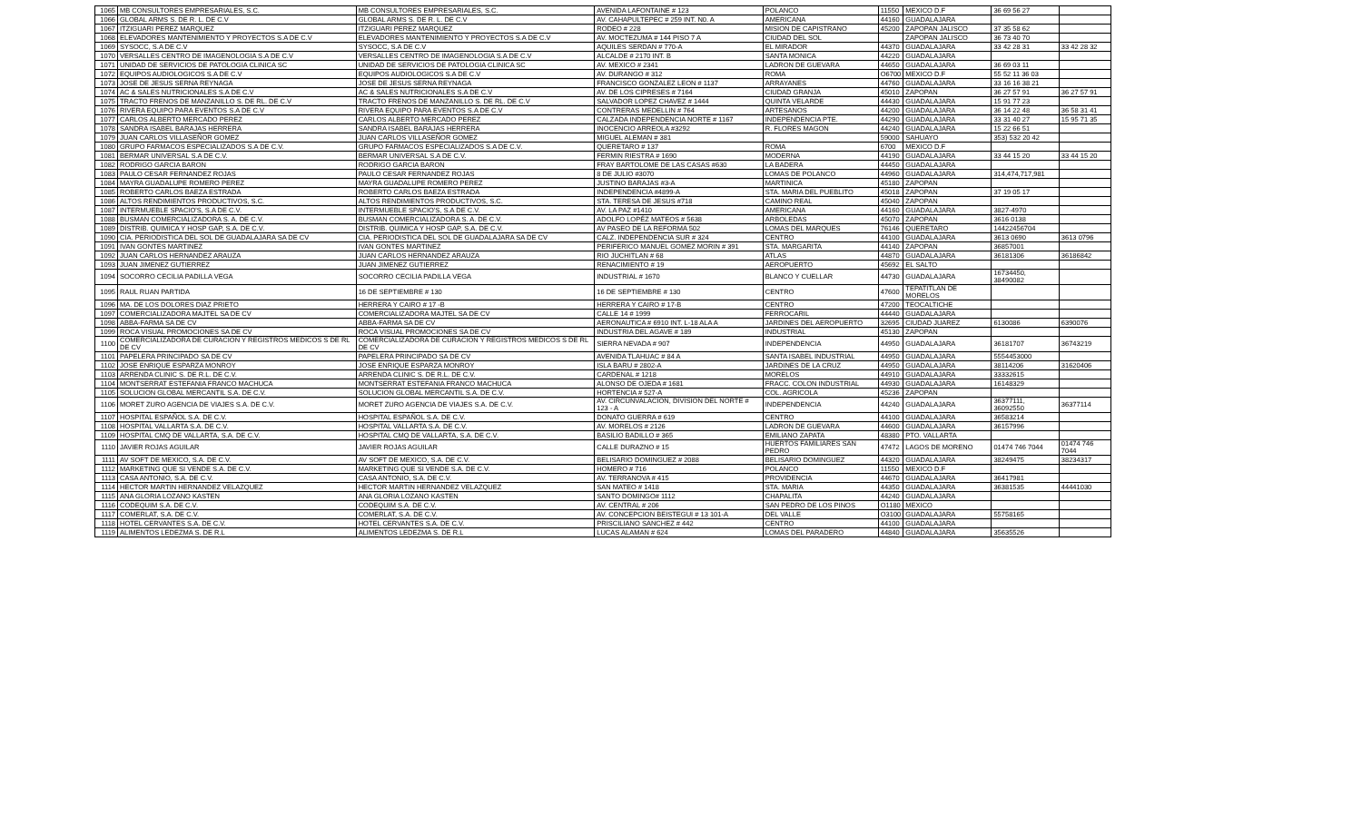| 1065 | MB CONSULTORES EMPRESARIALES, S.C. | MB CONSULTORES EMPRESARIALES, S.C. | AVENIDA LAFONTAINE # 123 | POLANCO | 11550 | MEXICO D.F | 36 69 56 27 | |
| 1066 | GLOBAL ARMS S. DE R. L. DE C.V | GLOBAL ARMS S. DE R. L. DE C.V | AV. CAHAPULTEPEC # 259 INT. N0. A | AMERICANA | 44160 | GUADALAJARA | | |
| 1067 | ITZIGUARI PEREZ MARQUEZ | ITZIGUARI PEREZ MARQUEZ | RODEO # 228 | MISION DE CAPISTRANO | 45200 | ZAPOPAN JALISCO | 37 35 58 62 | |
| 1068 | ELEVADORES MANTENIMIENTO Y PROYECTOS S.A DE C.V | ELEVADORES MANTENIMIENTO Y PROYECTOS S.A DE C.V | AV. MOCTEZUMA # 144 PISO 7 A | CIUDAD DEL SOL | | ZAPOPAN JALISCO | 36 73 40 70 | |
| 1069 | SYSOCC, S.A DE C.V | SYSOCC, S.A DE C.V | AQUILES SERDAN # 770-A | EL MIRADOR | 44370 | GUADALAJARA | 33 42 28 31 | 33 42 28 32 |
| 1070 | VERSALLES CENTRO DE IMAGENOLOGIA S.A DE C.V | VERSALLES CENTRO DE IMAGENOLOGIA S.A DE C.V | ALCALDE # 2170 INT. B | SANTA MONICA | 44220 | GUADALAJARA | | |
| 1071 | UNIDAD DE SERVICIOS DE PATOLOGIA CLINICA SC | UNIDAD DE SERVICIOS DE PATOLOGIA CLINICA SC | AV. MEXICO # 2341 | LADRON DE GUEVARA | 44650 | GUADALAJARA | 36 69 03 11 | |
| 1072 | EQUIPOS AUDIOLOGICOS S.A DE C.V | EQUIPOS AUDIOLOGICOS S.A DE C.V | AV. DURANGO # 312 | ROMA | O6700 | MEXICO D.F | 55 52 11 36 03 | |
| 1073 | JOSE DE JESUS SERNA REYNAGA | JOSE DE JESUS SERNA REYNAGA | FRANCISCO GONZALEZ LEON # 1137 | ARRAYANES | 44760 | GUADALAJARA | 33 16 16 38 21 | |
| 1074 | AC & SALES NUTRICIONALES S.A DE C.V | AC & SALES NUTRICIONALES S.A DE C.V | AV. DE LOS CIPRESES # 7164 | CIUDAD GRANJA | 45010 | ZAPOPAN | 36 27 57 91 | 36 27 57 91 |
| 1075 | TRACTO FRENOS DE MANZANILLO S. DE RL. DE C.V | TRACTO FRENOS DE MANZANILLO S. DE RL. DE C.V | SALVADOR LOPEZ CHAVEZ # 1444 | QUINTA VELARDE | 44430 | GUADALAJARA | 15 91 77 23 | |
| 1076 | RIVERA EQUIPO PARA EVENTOS S.A DE C.V | RIVERA EQUIPO PARA EVENTOS S.A DE C.V | CONTRERAS MEDELLIN # 764 | ARTESANOS | 44200 | GUADALAJARA | 36 14 22 48 | 36 58 31 41 |
| 1077 | CARLOS ALBERTO MERCADO PEREZ | CARLOS ALBERTO MERCADO PEREZ | CALZADA INDEPENDENCIA NORTE # 1167 | INDEPENDENCIA PTE. | 44290 | GUADALAJARA | 33 31 40 27 | 15 95 71 35 |
| 1078 | SANDRA ISABEL BARAJAS HERRERA | SANDRA ISABEL BARAJAS HERRERA | INOCENCIO ARREOLA #3292 | R. FLORES MAGON | 44240 | GUADALAJARA | 15 22 66 51 | |
| 1079 | JUAN CARLOS VILLASEÑOR GOMEZ | JUAN CARLOS VILLASEÑOR GOMEZ | MIGUEL ALEMAN # 381 | | 59000 | SAHUAYO | 353) 532 20 42 | |
| 1080 | GRUPO FARMACOS ESPECIALIZADOS S.A DE C.V. | GRUPO FARMACOS ESPECIALIZADOS S.A DE C.V. | QUERETARO # 137 | ROMA | 6700 | MEXICO D.F | | |
| 1081 | BERMAR UNIVERSAL S.A DE C.V. | BERMAR UNIVERSAL S.A DE C.V. | FERMIN RIESTRA # 1690 | MODERNA | 44190 | GUADALAJARA | 33 44 15 20 | 33 44 15 20 |
| 1082 | RODRIGO GARCIA BARON | RODRIGO GARCIA BARON | FRAY BARTOLOME DE LAS CASAS #630 | LA BADERA | 44450 | GUADALAJARA | | |
| 1083 | PAULO CESAR FERNANDEZ ROJAS | PAULO CESAR FERNANDEZ ROJAS | 8 DE JULIO #3070 | LOMAS DE POLANCO | 44960 | GUADALAJARA | 314,474,717,981 | |
| 1084 | MAYRA GUADALUPE ROMERO PEREZ | MAYRA GUADALUPE ROMERO PEREZ | JUSTINO BARAJAS #3-A | MARTINICA | 45180 | ZAPOPAN | | |
| 1085 | ROBERTO CARLOS BAEZA ESTRADA | ROBERTO CARLOS BAEZA ESTRADA | INDEPENDENCIA #4899-A | STA. MARIA DEL PUEBLITO | 45018 | ZAPOPAN | 37 19 05 17 | |
| 1086 | ALTOS RENDIMIENTOS PRODUCTIVOS, S.C. | ALTOS RENDIMIENTOS PRODUCTIVOS, S.C. | STA. TERESA DE JESUS #718 | CAMINO REAL | 45040 | ZAPOPAN | | |
| 1087 | INTERMUEBLE SPACIO'S, S.A DE C.V. | INTERMUEBLE SPACIO'S, S.A DE C.V. | AV. LA PAZ #1410 | AMERICANA | 44160 | GUADALAJARA | 3827-4970 | |
| 1088 | BUSMAN COMERCIALIZADORA S. A. DE C.V. | BUSMAN COMERCIALIZADORA S. A. DE C.V. | ADOLFO LOPÉZ MATEOS # 5638 | ARBOLEDAS | 45070 | ZAPOPAN | 3616 0138 | |
| 1089 | DISTRIB. QUIMICA Y HOSP GAP, S.A. DE C.V. | DISTRIB. QUIMICA Y HOSP GAP, S.A. DE C.V. | AV PASEO DE LA REFORMA 502 | LOMAS DEL MARQUES | 76146 | QUERETARO | 14422456704 | |
| 1090 | CIA. PERIODISTICA DEL SOL DE GUADALAJARA SA DE CV | CIA. PERIODISTICA DEL SOL DE GUADALAJARA SA DE CV | CALZ. INDEPENDENCIA SUR # 324 | CENTRO | 44100 | GUADALAJARA | 3613 0690 | 3613 0796 |
| 1091 | IVAN GONTES MARTINEZ | IVAN GONTES MARTINEZ | PERIFERICO MANUEL GOMEZ MORIN # 391 | STA. MARGARITA | 44140 | ZAPOPAN | 36857001 | |
| 1092 | JUAN CARLOS HERNANDEZ ARAUZA | JUAN CARLOS HERNANDEZ ARAUZA | RIO JUCHITLAN # 68 | ATLAS | 44870 | GUADALAJARA | 36181306 | 36186842 |
| 1093 | JUAN JIMENEZ GUTIERREZ | JUAN JIMENEZ GUTIERREZ | RENACIMIENTO # 19 | AEROPUERTO | 45692 | EL SALTO | | |
| 1094 | SOCORRO CECILIA PADILLA VEGA | SOCORRO CECILIA PADILLA VEGA | INDUSTRIAL # 1670 | BLANCO Y CUELLAR | 44730 | GUADALAJARA | 16734450, 38490082 | |
| 1095 | RAUL RUAN PARTIDA | 16 DE SEPTIEMBRE # 130 | 16 DE SEPTIEMBRE # 130 | CENTRO | 47600 | TEPATITLAN DE MORELOS | | |
| 1096 | MA. DE LOS DOLORES DIAZ PRIETO | HERRERA Y CAIRO # 17 -B | HERRERA Y CAIRO # 17-B | CENTRO | 47200 | TEOCALTICHE | | |
| 1097 | COMERCIALIZADORA MAJTEL SA DE CV | COMERCIALIZADORA MAJTEL SA DE CV | CALLE 14 # 1999 | FERROCARIL | 44440 | GUADALAJARA | | |
| 1098 | ABBA-FARMA SA DE CV | ABBA-FARMA SA DE CV | AERONAUTICA # 6910 INT. L-18 ALA A | JARDINES DEL AEROPUERTO | 32695 | CIUDAD JUAREZ | 6130086 | 6390076 |
| 1099 | ROCA VISUAL PROMOCIONES SA DE CV | ROCA VISUAL PROMOCIONES SA DE CV | INDUSTRIA DEL AGAVE # 189 | INDUSTRIAL | 45130 | ZAPOPAN | | |
| 1100 | COMERCIALIZADORA DE CURACION Y REGISTROS MEDICOS S DE RL DE CV | COMERCIALIZADORA DE CURACION Y REGISTROS MEDICOS S DE RL DE CV | SIERRA NEVADA # 907 | INDEPENDENCIA | 44950 | GUADALAJARA | 36181707 | 36743219 |
| 1101 | PAPELERA PRINCIPADO SA DE CV | PAPELERA PRINCIPADO SA DE CV | AVENIDA TLAHUAC # 84 A | SANTA ISABEL INDUSTRIAL | 44950 | GUADALAJARA | 5554453000 | |
| 1102 | JOSE ENRIQUE ESPARZA MONROY | JOSE ENRIQUE ESPARZA MONROY | ISLA BARU # 2802-A | JARDINES DE LA CRUZ | 44950 | GUADALAJARA | 38114206 | 31620406 |
| 1103 | ARRENDA CLINIC S. DE R.L. DE C.V. | ARRENDA CLINIC S. DE R.L. DE C.V. | CARDENAL # 1218 | MORELOS | 44910 | GUADALAJARA | 33332615 | |
| 1104 | MONTSERRAT ESTEFANIA FRANCO MACHUCA | MONTSERRAT ESTEFANIA FRANCO MACHUCA | ALONSO DE OJEDA # 1681 | FRACC. COLON INDUSTRIAL | 44930 | GUADALAJARA | 16148329 | |
| 1105 | SOLUCION GLOBAL MERCANTIL S.A. DE C.V. | SOLUCION GLOBAL MERCANTIL S.A. DE C.V. | HORTENCIA # 527-A | COL. AGRICOLA | 45236 | ZAPOPAN | | |
| 1106 | MORET ZURO AGENCIA DE VIAJES S.A. DE C.V. | MORET ZURO AGENCIA DE VIAJES S.A. DE C.V. | AV. CIRCUNVALACION, DIVISION DEL NORTE # 123 - A | INDEPENDENCIA | 44240 | GUADALAJARA | 36377111, 36092550 | 36377114 |
| 1107 | HOSPITAL ESPAÑOL S.A. DE C.V. | HOSPITAL ESPAÑOL S.A. DE C.V. | DONATO GUERRA # 619 | CENTRO | 44100 | GUADALAJARA | 36583214 | |
| 1108 | HOSPITAL VALLARTA S.A. DE C.V. | HOSPITAL VALLARTA S.A. DE C.V. | AV. MORELOS # 2126 | LADRON DE GUEVARA | 44600 | GUADALAJARA | 36157996 | |
| 1109 | HOSPITAL CMQ DE VALLARTA, S.A. DE C.V. | HOSPITAL CMQ DE VALLARTA, S.A. DE C.V. | BASILIO BADILLO # 365 | EMILIANO ZAPATA | 48380 | PTO. VALLARTA | | |
| 1110 | JAVIER ROJAS AGUILAR | JAVIER ROJAS AGUILAR | CALLE DURAZNO # 15 | HUERTOS FAMILIARES SAN PEDRO | 47472 | LAGOS DE MORENO | 01474 746 7044 | 01474 746 7044 |
| 1111 | AV SOFT DE MEXICO, S.A. DE C.V. | AV SOFT DE MEXICO, S.A. DE C.V. | BELISARIO DOMINGUEZ # 2088 | BELISARIO DOMINGUEZ | 44320 | GUADALAJARA | 38249475 | 38234317 |
| 1112 | MARKETING QUE SI VENDE S.A. DE C.V. | MARKETING QUE SI VENDE S.A. DE C.V. | HOMERO # 716 | POLANCO | 11550 | MEXICO D.F | | |
| 1113 | CASA ANTONIO, S.A. DE C.V. | CASA ANTONIO, S.A. DE C.V. | AV. TERRANOVA # 415 | PROVIDENCIA | 44670 | GUADALAJARA | 36417981 | |
| 1114 | HECTOR MARTIN HERNANDEZ VELAZQUEZ | HECTOR MARTIN HERNANDEZ VELAZQUEZ | SAN MATEO # 1418 | STA. MARIA | 44350 | GUADALAJARA | 36381535 | 44441030 |
| 1115 | ANA GLORIA LOZANO KASTEN | ANA GLORIA LOZANO KASTEN | SANTO DOMINGO# 1112 | CHAPALITA | 44240 | GUADALAJARA | | |
| 1116 | CODEQUIM S.A. DE C.V. | CODEQUIM S.A. DE C.V. | AV. CENTRAL # 206 | SAN PEDRO DE LOS PINOS | O1180 | MEXICO | | |
| 1117 | COMERLAT, S.A. DE C.V. | COMERLAT, S.A. DE C.V. | AV. CONCEPCION BEISTEGUI # 13 101-A | DEL VALLE | O3100 | GUADALAJARA | 55758165 | |
| 1118 | HOTEL CERVANTES S.A. DE C.V. | HOTEL CERVANTES S.A. DE C.V. | PRISCILIANO SANCHEZ # 442 | CENTRO | 44100 | GUADALAJARA | | |
| 1119 | ALIMENTOS LEDEZMA S. DE R.L | ALIMENTOS LEDEZMA S. DE R.L | LUCAS ALAMAN # 624 | LOMAS DEL PARADERO | 44840 | GUADALAJARA | 35635526 | |